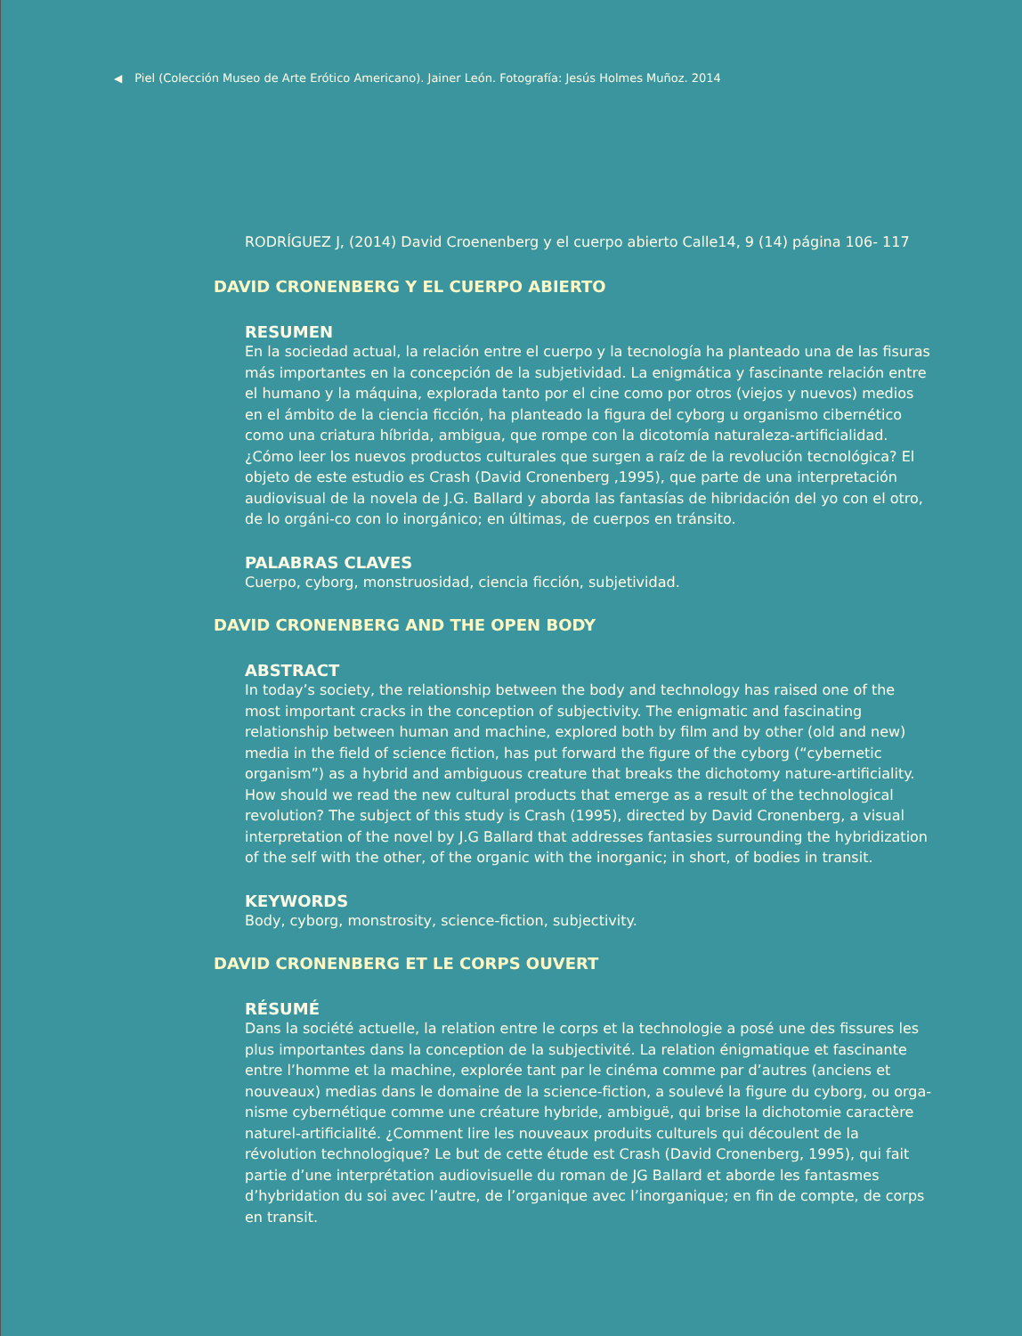◀ Piel (Colección Museo de Arte Erótico Americano). Jainer León. Fotografía: Jesús Holmes Muñoz. 2014
RODRÍGUEZ J, (2014) David Croenenberg y el cuerpo abierto Calle14, 9 (14) página 106- 117
DAVID CRONENBERG Y EL CUERPO ABIERTO
RESUMEN
En la sociedad actual, la relación entre el cuerpo y la tecnología ha planteado una de las fisuras más importantes en la concepción de la subjetividad. La enigmática y fascinante relación entre el humano y la máquina, explorada tanto por el cine como por otros (viejos y nuevos) medios en el ámbito de la ciencia ficción, ha planteado la figura del cyborg u organismo cibernético como una criatura híbrida, ambigua, que rompe con la dicotomía naturaleza-artificialidad. ¿Cómo leer los nuevos productos culturales que surgen a raíz de la revolución tecnológica? El objeto de este estudio es Crash (David Cronenberg ,1995), que parte de una interpretación audiovisual de la novela de J.G. Ballard y aborda las fantasías de hibridación del yo con el otro, de lo orgáni-co con lo inorgánico; en últimas, de cuerpos en tránsito.
PALABRAS CLAVES
Cuerpo, cyborg, monstruosidad, ciencia ficción, subjetividad.
DAVID CRONENBERG AND THE OPEN BODY
ABSTRACT
In today’s society, the relationship between the body and technology has raised one of the most important cracks in the conception of subjectivity. The enigmatic and fascinating relationship between human and machine, explored both by film and by other (old and new) media in the field of science fiction, has put forward the figure of the cyborg (“cybernetic organism”) as a hybrid and ambiguous creature that breaks the dichotomy nature-artificiality. How should we read the new cultural products that emerge as a result of the technological revolution? The subject of this study is Crash (1995), directed by David Cronenberg, a visual interpretation of the novel by J.G Ballard that addresses fantasies surrounding the hybridization of the self with the other, of the organic with the inorganic; in short, of bodies in transit.
KEYWORDS
Body, cyborg, monstrosity, science-fiction, subjectivity.
DAVID CRONENBERG ET LE CORPS OUVERT
RÉSUMÉ
Dans la société actuelle, la relation entre le corps et la technologie a posé une des fissures les plus importantes dans la conception de la subjectivité. La relation énigmatique et fascinante entre l’homme et la machine, explorée tant par le cinéma comme par d’autres (anciens et nouveaux) medias dans le domaine de la science-fiction, a soulevé la figure du cyborg, ou orga-nisme cybernétique comme une créature hybride, ambiguë, qui brise la dichotomie caractère naturel-artificialité. ¿Comment lire les nouveaux produits culturels qui découlent de la révolution technologique? Le but de cette étude est Crash (David Cronenberg, 1995), qui fait partie d’une interprétation audiovisuelle du roman de JG Ballard et aborde les fantasmes d’hybridation du soi avec l’autre, de l’organique avec l’inorganique; en fin de compte, de corps en transit.